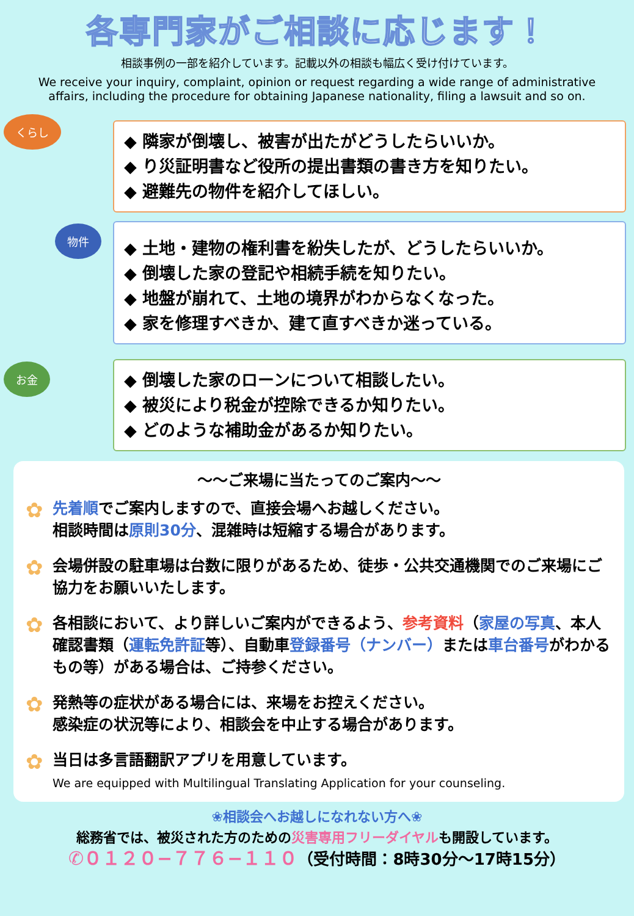各専門家がご相談に応じます！
相談事例の一部を紹介しています。記載以外の相談も幅広く受け付けています。
We receive your inquiry, complaint, opinion or request regarding a wide range of administrative affairs, including the procedure for obtaining Japanese nationality, filing a lawsuit and so on.
くらし
◆ 隣家が倒壊し、被害が出たがどうしたらいいか。
◆ り災証明書など役所の提出書類の書き方を知りたい。
◆ 避難先の物件を紹介してほしい。
物件
◆ 土地・建物の権利書を紛失したが、どうしたらいいか。
◆ 倒壊した家の登記や相続手続を知りたい。
◆ 地盤が崩れて、土地の境界がわからなくなった。
◆ 家を修理すべきか、建て直すべきか迷っている。
お金
◆ 倒壊した家のローンについて相談したい。
◆ 被災により税金が控除できるか知りたい。
◆ どのような補助金があるか知りたい。
～～ご来場に当たってのご案内～～
✿ 先着順でご案内しますので、直接会場へお越しください。
相談時間は原則30分、混雑時は短縮する場合があります。
✿ 会場併設の駐車場は台数に限りがあるため、徒歩・公共交通機関でのご来場にご協力をお願いいたします。
✿ 各相談において、より詳しいご案内ができるよう、参考資料（家屋の写真、本人確認書類（運転免許証等）、自動車登録番号（ナンバー）または車台番号がわかるもの等）がある場合は、ご持参ください。
✿ 発熱等の症状がある場合には、来場をお控えください。
感染症の状況等により、相談会を中止する場合があります。
✿ 当日は多言語翻訳アプリを用意しています。
We are equipped with Multilingual Translating Application for your counseling.
❀相談会へお越しになれない方へ❀
総務省では、被災された方のための災害専用フリーダイヤルも開設しています。
✆０１２０−７７６−１１０（受付時間：8時30分～17時15分）